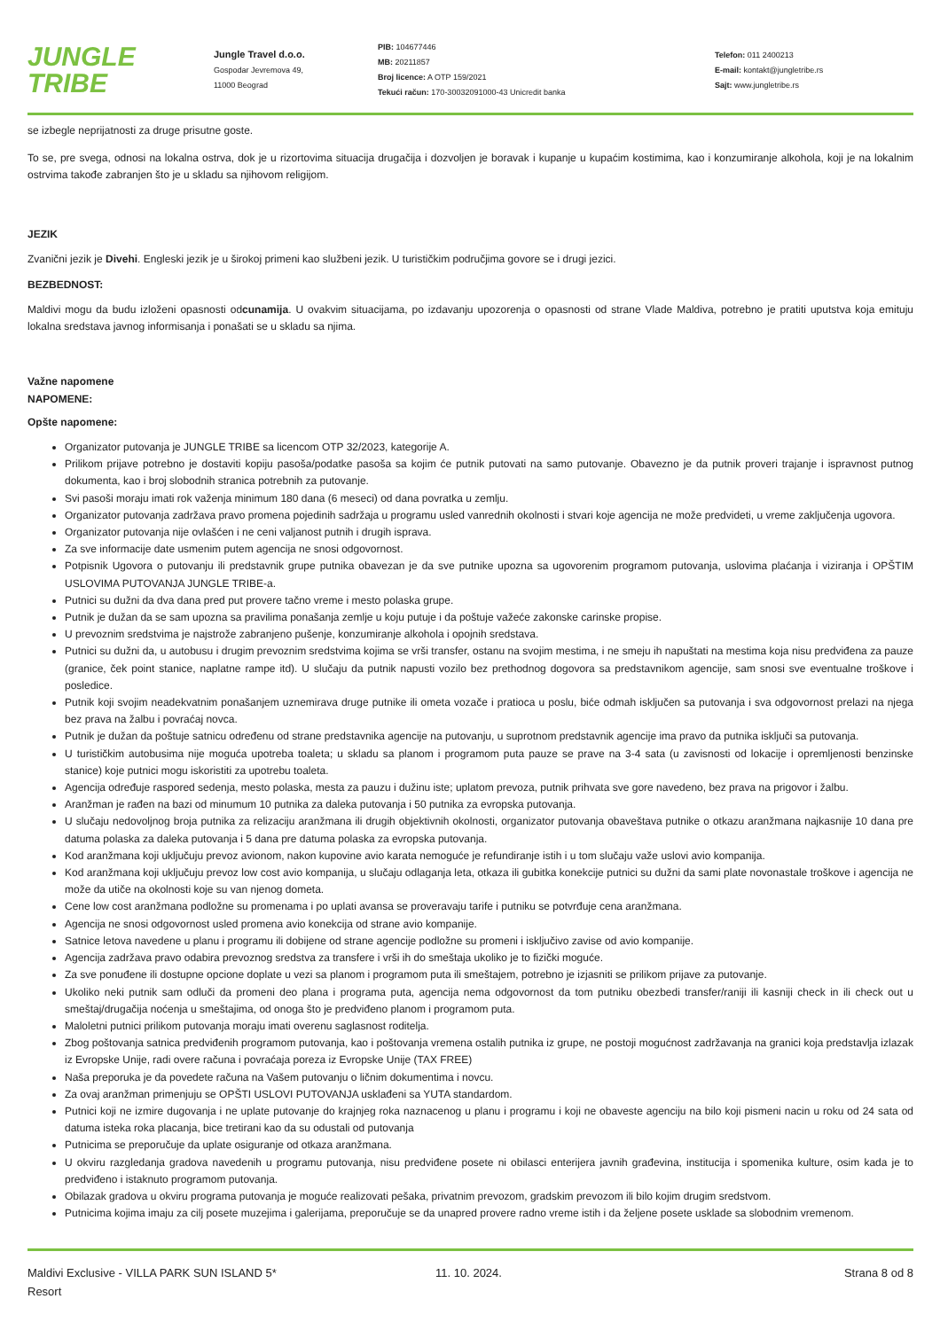JUNGLE
TRIBE
Jungle Travel d.o.o.
Gospodar Jevremova 49,
11000 Beograd
PIB: 104677446
MB: 20211857
Broj licence: A OTP 159/2021
Tekući račun: 170-30032091000-43 Unicredit banka
Telefon: 011 2400213
E-mail: kontakt@jungletribe.rs
Sajt: www.jungletribe.rs
se izbegle neprijatnosti za druge prisutne goste.
To se, pre svega, odnosi na lokalna ostrva, dok je u rizortovima situacija drugačija i dozvoljen je boravak i kupanje u kupaćim kostimima, kao i konzumiranje alkohola, koji je na lokalnim ostrvima takođe zabranjen što je u skladu sa njihovom religijom.
JEZIK
Zvanični jezik je Divehi. Engleski jezik je u širokoj primeni kao službeni jezik. U turističkim područjima govore se i drugi jezici.
BEZBEDNOST:
Maldivi mogu da budu izloženi opasnosti odcunamija. U ovakvim situacijama, po izdavanju upozorenja o opasnosti od strane Vlade Maldiva, potrebno je pratiti uputstva koja emituju lokalna sredstava javnog informisanja i ponašati se u skladu sa njima.
Važne napomene
NAPOMENE:
Opšte napomene:
Organizator putovanja je JUNGLE TRIBE sa licencom OTP 32/2023, kategorije A.
Prilikom prijave potrebno je dostaviti kopiju pasoša/podatke pasoša sa kojim će putnik putovati na samo putovanje. Obavezno je da putnik proveri trajanje i ispravnost putnog dokumenta, kao i broj slobodnih stranica potrebnih za putovanje.
Svi pasoši moraju imati rok važenja minimum 180 dana (6 meseci) od dana povratka u zemlju.
Organizator putovanja zadržava pravo promena pojedinih sadržaja u programu usled vanrednih okolnosti i stvari koje agencija ne može predvideti, u vreme zaključenja ugovora.
Organizator putovanja nije ovlašćen i ne ceni valjanost putnih i drugih isprava.
Za sve informacije date usmenim putem agencija ne snosi odgovornost.
Potpisnik Ugovora o putovanju ili predstavnik grupe putnika obavezan je da sve putnike upozna sa ugovorenim programom putovanja, uslovima plaćanja i viziranja i OPŠTIM USLOVIMA PUTOVANJA JUNGLE TRIBE-a.
Putnici su dužni da dva dana pred put provere tačno vreme i mesto polaska grupe.
Putnik je dužan da se sam upozna sa pravilima ponašanja zemlje u koju putuje i da poštuje važeće zakonske carinske propise.
U prevoznim sredstvima je najstrože zabranjeno pušenje, konzumiranje alkohola i opojnih sredstava.
Putnici su dužni da, u autobusu i drugim prevoznim sredstvima kojima se vrši transfer, ostanu na svojim mestima, i ne smeju ih napuštati na mestima koja nisu predviđena za pauze (granice, ček point stanice, naplatne rampe itd). U slučaju da putnik napusti vozilo bez prethodnog dogovora sa predstavnikom agencije, sam snosi sve eventualne troškove i posledice.
Putnik koji svojim neadekvatnim ponašanjem uznemirava druge putnike ili ometa vozače i pratioca u poslu, biće odmah isključen sa putovanja i sva odgovornost prelazi na njega bez prava na žalbu i povraćaj novca.
Putnik je dužan da poštuje satnicu određenu od strane predstavnika agencije na putovanju, u suprotnom predstavnik agencije ima pravo da putnika isključi sa putovanja.
U turističkim autobusima nije moguća upotreba toaleta; u skladu sa planom i programom puta pauze se prave na 3-4 sata (u zavisnosti od lokacije i opremljenosti benzinske stanice) koje putnici mogu iskoristiti za upotrebu toaleta.
Agencija određuje raspored sedenja, mesto polaska, mesta za pauzu i dužinu iste; uplatom prevoza, putnik prihvata sve gore navedeno, bez prava na prigovor i žalbu.
Aranžman je rađen na bazi od minumum 10 putnika za daleka putovanja i 50 putnika za evropska putovanja.
U slučaju nedovoljnog broja putnika za relizaciju aranžmana ili drugih objektivnih okolnosti, organizator putovanja obaveštava putnike o otkazu aranžmana najkasnije 10 dana pre datuma polaska za daleka putovanja i 5 dana pre datuma polaska za evropska putovanja.
Kod aranžmana koji uključuju prevoz avionom, nakon kupovine avio karata nemoguće je refundiranje istih i u tom slučaju važe uslovi avio kompanija.
Kod aranžmana koji uključuju prevoz low cost avio kompanija, u slučaju odlaganja leta, otkaza ili gubitka konekcije putnici su dužni da sami plate novonastale troškove i agencija ne može da utiče na okolnosti koje su van njenog dometa.
Cene low cost aranžmana podložne su promenama i po uplati avansa se proveravaju tarife i putniku se potvrđuje cena aranžmana.
Agencija ne snosi odgovornost usled promena avio konekcija od strane avio kompanije.
Satnice letova navedene u planu i programu ili dobijene od strane agencije podložne su promeni i isključivo zavise od avio kompanije.
Agencija zadržava pravo odabira prevoznog sredstva za transfere i vrši ih do smeštaja ukoliko je to fizički moguće.
Za sve ponuđene ili dostupne opcione doplate u vezi sa planom i programom puta ili smeštajem, potrebno je izjasniti se prilikom prijave za putovanje.
Ukoliko neki putnik sam odluči da promeni deo plana i programa puta, agencija nema odgovornost da tom putniku obezbedi transfer/raniji ili kasniji check in ili check out u smeštaj/drugačija noćenja u smeštajima, od onoga što je predviđeno planom i programom puta.
Maloletni putnici prilikom putovanja moraju imati overenu saglasnost roditelja.
Zbog poštovanja satnica predviđenih programom putovanja, kao i poštovanja vremena ostalih putnika iz grupe, ne postoji mogućnost zadržavanja na granici koja predstavlja izlazak iz Evropske Unije, radi overe računa i povraćaja poreza iz Evropske Unije (TAX FREE)
Naša preporuka je da povedete računa na Vašem putovanju o ličnim dokumentima i novcu.
Za ovaj aranžman primenjuju se OPŠTI USLOVI PUTOVANJA usklađeni sa YUTA standardom.
Putnici koji ne izmire dugovanja i ne uplate putovanje do krajnjeg roka naznacenog u planu i programu i koji ne obaveste agenciju na bilo koji pismeni nacin u roku od 24 sata od datuma isteka roka placanja, bice tretirani kao da su odustali od putovanja
Putnicima se preporučuje da uplate osiguranje od otkaza aranžmana.
U okviru razgledanja gradova navedenih u programu putovanja, nisu predviđene posete ni obilasci enterijera javnih građevina, institucija i spomenika kulture, osim kada je to predviđeno i istaknuto programom putovanja.
Obilazak gradova u okviru programa putovanja je moguće realizovati pešaka, privatnim prevozom, gradskim prevozom ili bilo kojim drugim sredstvom.
Putnicima kojima imaju za cilj posete muzejima i galerijama, preporučuje se da unapred provere radno vreme istih i da željene posete usklade sa slobodnim vremenom.
Maldivi Exclusive - VILLA PARK SUN ISLAND 5*
Resort
11. 10. 2024. Strana 8 od 8